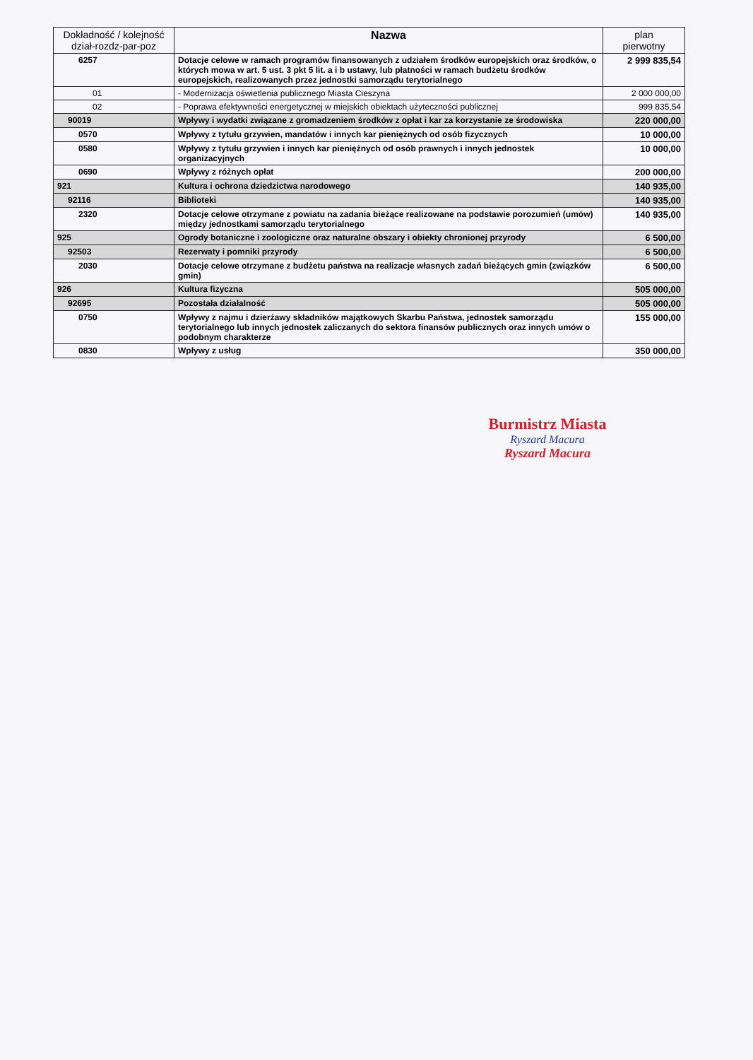| Dokładność / kolejność dział-rozdz-par-poz | Nazwa | plan pierwotny |
| --- | --- | --- |
| 6257 | Dotacje celowe w ramach programów finansowanych z udziałem środków europejskich oraz środków, o których mowa w art. 5 ust. 3 pkt 5 lit. a i b ustawy, lub płatności w ramach budżetu środków europejskich, realizowanych przez jednostki samorządu terytorialnego | 2 999 835,54 |
| 01 | - Modernizacja oświetlenia publicznego Miasta Cieszyna | 2 000 000,00 |
| 02 | - Poprawa efektywności energetycznej w miejskich obiektach użyteczności publicznej | 999 835,54 |
| 90019 | Wpływy i wydatki związane z gromadzeniem środków z opłat i kar za korzystanie ze środowiska | 220 000,00 |
| 0570 | Wpływy z tytułu grzywien, mandatów i innych kar pieniężnych od osób fizycznych | 10 000,00 |
| 0580 | Wpływy z tytułu grzywien i innych kar pieniężnych od osób prawnych i innych jednostek organizacyjnych | 10 000,00 |
| 0690 | Wpływy z różnych opłat | 200 000,00 |
| 921 | Kultura i ochrona dziedzictwa narodowego | 140 935,00 |
| 92116 | Biblioteki | 140 935,00 |
| 2320 | Dotacje celowe otrzymane z powiatu na zadania bieżące realizowane na podstawie porozumień (umów) między jednostkami samorządu terytorialnego | 140 935,00 |
| 925 | Ogrody botaniczne i zoologiczne oraz naturalne obszary i obiekty chronionej przyrody | 6 500,00 |
| 92503 | Rezerwaty i pomniki przyrody | 6 500,00 |
| 2030 | Dotacje celowe otrzymane z budżetu państwa na realizacje własnych zadań bieżących gmin (związków gmin) | 6 500,00 |
| 926 | Kultura fizyczna | 505 000,00 |
| 92695 | Pozostała działalność | 505 000,00 |
| 0750 | Wpływy z najmu i dzierżawy składników majątkowych Skarbu Państwa, jednostek samorządu terytorialnego lub innych jednostek zaliczanych do sektora finansów publicznych oraz innych umów o podobnym charakterze | 155 000,00 |
| 0830 | Wpływy z usług | 350 000,00 |
Burmistrz Miasta
Ryszard Macura
Ryszard Macura